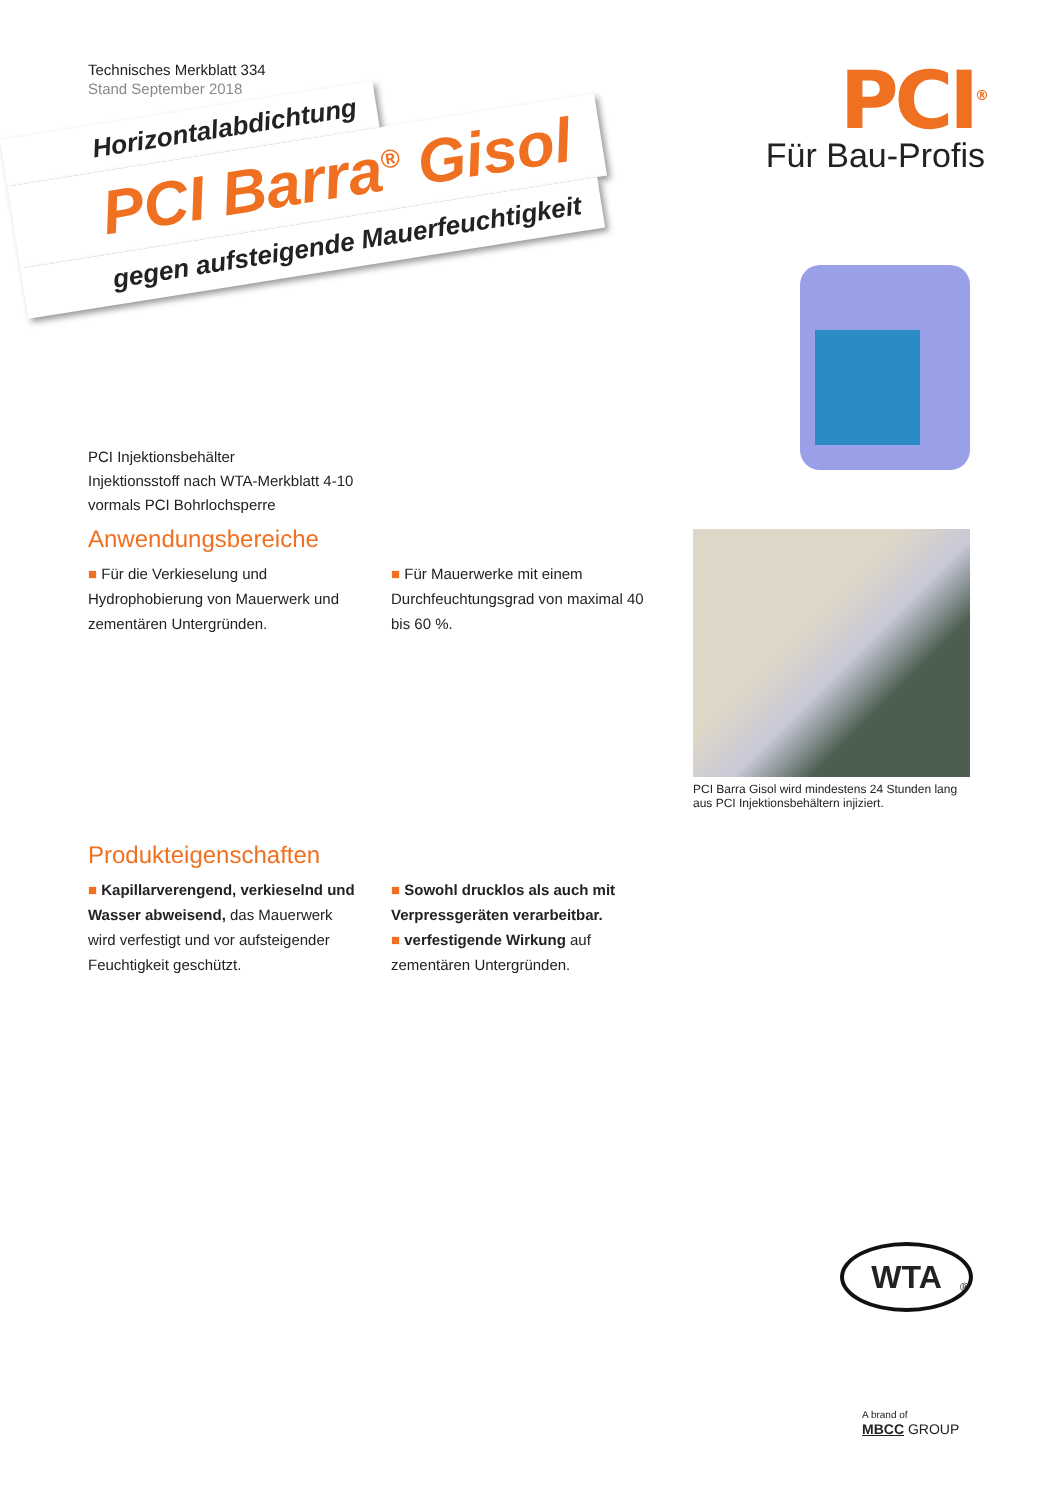Technisches Merkblatt 334
Stand September 2018
PCI<sup>®</sup>
Für Bau-Profis
Horizontalabdichtung
PCI Barra<sup>®</sup> Gisol
gegen aufsteigende Mauerfeuchtigkeit
PCI Injektionsbehälter
Injektionsstoff nach WTA-Merkblatt 4-10
vormals PCI Bohrlochsperre
Anwendungsbereiche
■ Für die Verkieselung und Hydrophobierung von Mauerwerk und zementären Untergründen.
■ Für Mauerwerke mit einem Durchfeuchtungsgrad von maximal 40 bis 60 %.
Produkteigenschaften
■ Kapillarverengend, verkieselnd und Wasser abweisend, das Mauerwerk wird verfestigt und vor aufsteigender Feuchtigkeit geschützt.
■ Sowohl drucklos als auch mit Verpressgeräten verarbeitbar.
■ verfestigende Wirkung auf zementären Untergründen.
PCI Barra Gisol wird mindestens 24 Stunden lang aus PCI Injektionsbehältern injiziert.
WTA
®
A brand of
MBCC GROUP